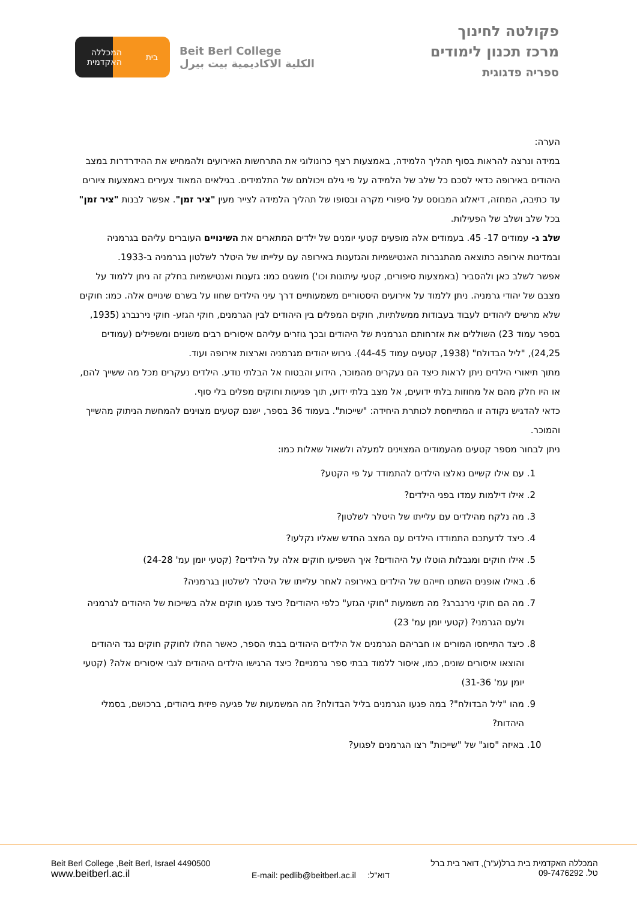בית המכללה
האקדמית
Beit Berl College
الكلية الاكاديمية بيت بيرل
פקולטה לחינוך
מרכז תכנון לימודים
ספריה פדגוגית
הערה:
במידה ונרצה להראות בסוף תהליך הלמידה, באמצעות רצף כרונולוגי את התרחשות האירועים ולהמחיש את ההידרדרות במצב היהודים באירופה כדאי לסכם כל שלב של הלמידה על פי גילם ויכולתם של התלמידים. בגילאים המאוד צעירים באמצעות ציורים עד כתיבה, המחזה, דיאלוג המבוסס על סיפורי מקרה ובסופו של תהליך הלמידה לצייר מעין "ציר זמן". אפשר לבנות "ציר זמן" בכל שלב ושלב של הפעילות.
שלב ג- עמודים 17- 45. בעמודים אלה מופעים קטעי יומנים של ילדים המתארים את השינויים העוברים עליהם בגרמניה ובמדינות אירופה כתוצאה מהתגברות האנטישמיות והגזענות באירופה עם עלייתו של היטלר לשלטון בגרמניה ב-1933.
אפשר לשלב כאן ולהסביר (באמצעות סיפורים, קטעי עיתונות וכו') מושגים כמו: גזענות ואנטישמיות בחלק זה ניתן ללמוד על מצבם של יהודי גרמניה. ניתן ללמוד על אירועים היסטוריים משמעותיים דרך עיני הילדים שחוו על בשרם שינויים אלה. כמו: חוקים שלא מרשים ליהודים לעבוד בעבודות ממשלתיות, חוקים המפלים בין היהודים לבין הגרמנים, חוקי הגזע- חוקי נירנברג (1935, בספר עמוד 23) השוללים את אזרחותם הגרמנית של היהודים ובכך גוזרים עליהם איסורים רבים משונים ומשפילים (עמודים 24,25), "ליל הבדולח" (1938, קטעים עמוד 44-45). גירוש יהודים מגרמניה וארצות אירופה ועוד.
מתוך תיאורי הילדים ניתן לראות כיצד הם נעקרים מהמוכר, הידוע והבטוח אל הבלתי נודע. הילדים נעקרים מכל מה ששייך להם, או היו חלק מהם אל מחוזות בלתי ידועים, אל מצב בלתי ידוע, תוך פגיעות וחוקים מפלים בלי סוף.
כדאי להדגיש נקודה זו המתייחסת לכותרת היחידה: "שייכות". בעמוד 36 בספר, ישנם קטעים מצוינים להמחשת הניתוק מהשייך והמוכר.
ניתן לבחור מספר קטעים מהעמודים המצוינים למעלה ולשאול שאלות כמו:
1. עם אילו קשיים נאלצו הילדים להתמודד על פי הקטע?
2. אילו דילמות עמדו בפני הילדים?
3. מה נלקח מהילדים עם עלייתו של היטלר לשלטון?
4. כיצד לדעתכם התמודדו הילדים עם המצב החדש שאליו נקלעו?
5. אילו חוקים ומגבלות הוטלו על היהודים? איך השפיעו חוקים אלה על הילדים? (קטעי יומן עמ' 24-28)
6. באילו אופנים השתנו חייהם של הילדים באירופה לאחר עלייתו של היטלר לשלטון בגרמניה?
7. מה הם חוקי נירנברג? מה משמעות "חוקי הגזע" כלפי היהודים? כיצד פגעו חוקים אלה בשייכות של היהודים לגרמניה ולעם הגרמני? (קטעי יומן עמ' 23)
8. כיצד התייחסו המורים או חבריהם הגרמנים אל הילדים היהודים בבתי הספר, כאשר החלו לחוקק חוקים נגד היהודים והוצאו איסורים שונים, כמו, איסור ללמוד בבתי ספר גרמניים? כיצד הרגישו הילדים היהודים לגבי איסורים אלה? (קטעי יומן עמ' 31-36)
9. מהו "ליל הבדולח"? במה פגעו הגרמנים בליל הבדולח? מה המשמעות של פגיעה פיזית ביהודים, ברכושם, בסמלי היהדות?
10. באיזה "סוג" של "שייכות" רצו הגרמנים לפגוע?
Beit Berl College ,Beit Berl, Israel 4490500
www.beitberl.ac.il
E-mail: pedlib@beitberl.ac.il דוא"ל:
המכללה האקדמית בית ברל(ע"ר), דואר בית ברל
טל. 09-7476292